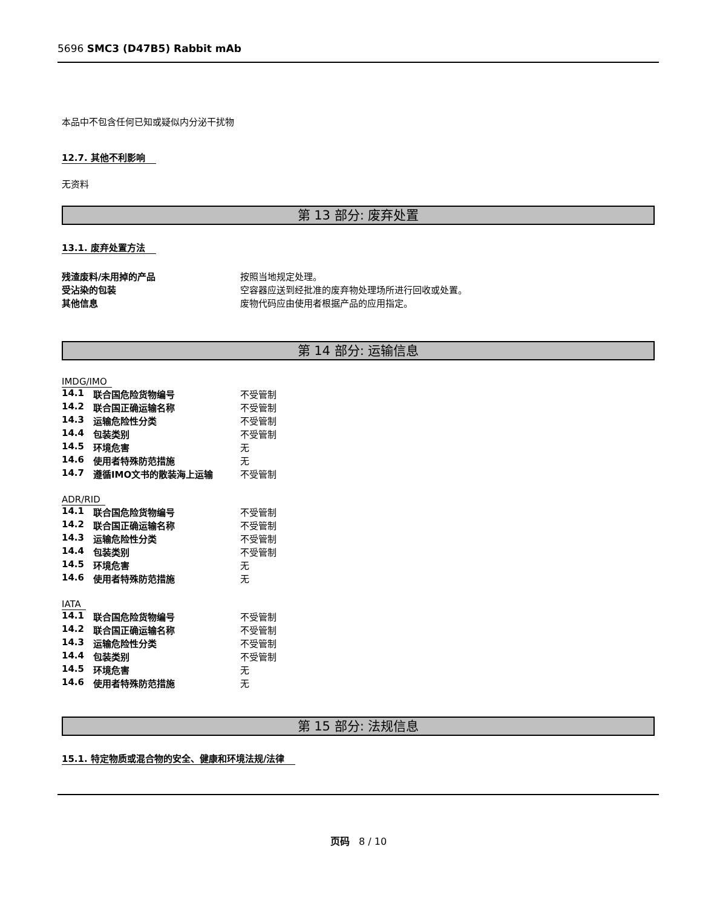5696 SMC3 (D47B5) Rabbit mAb
本品中不包含任何已知或疑似内分泌干扰物
12.7. 其他不利影响
无资料
第 13 部分: 废弃处置
13.1. 废弃处置方法
| 残渣废料/未用掉的产品 | 按照当地规定处理。 |
| 受沾染的包装 | 空容器应送到经批准的废弃物处理场所进行回收或处置。 |
| 其他信息 | 废物代码应由使用者根据产品的应用指定。 |
第 14 部分: 运输信息
IMDG/IMO
| 14.1 | 联合国危险货物编号 | 不受管制 |
| 14.2 | 联合国正确运输名称 | 不受管制 |
| 14.3 | 运输危险性分类 | 不受管制 |
| 14.4 | 包装类别 | 不受管制 |
| 14.5 | 环境危害 | 无 |
| 14.6 | 使用者特殊防范措施 | 无 |
| 14.7 | 遵循IMO文书的散装海上运输 | 不受管制 |
ADR/RID
| 14.1 | 联合国危险货物编号 | 不受管制 |
| 14.2 | 联合国正确运输名称 | 不受管制 |
| 14.3 | 运输危险性分类 | 不受管制 |
| 14.4 | 包装类别 | 不受管制 |
| 14.5 | 环境危害 | 无 |
| 14.6 | 使用者特殊防范措施 | 无 |
IATA
| 14.1 | 联合国危险货物编号 | 不受管制 |
| 14.2 | 联合国正确运输名称 | 不受管制 |
| 14.3 | 运输危险性分类 | 不受管制 |
| 14.4 | 包装类别 | 不受管制 |
| 14.5 | 环境危害 | 无 |
| 14.6 | 使用者特殊防范措施 | 无 |
第 15 部分: 法规信息
15.1. 特定物质或混合物的安全、健康和环境法规/法律
页码 8 / 10